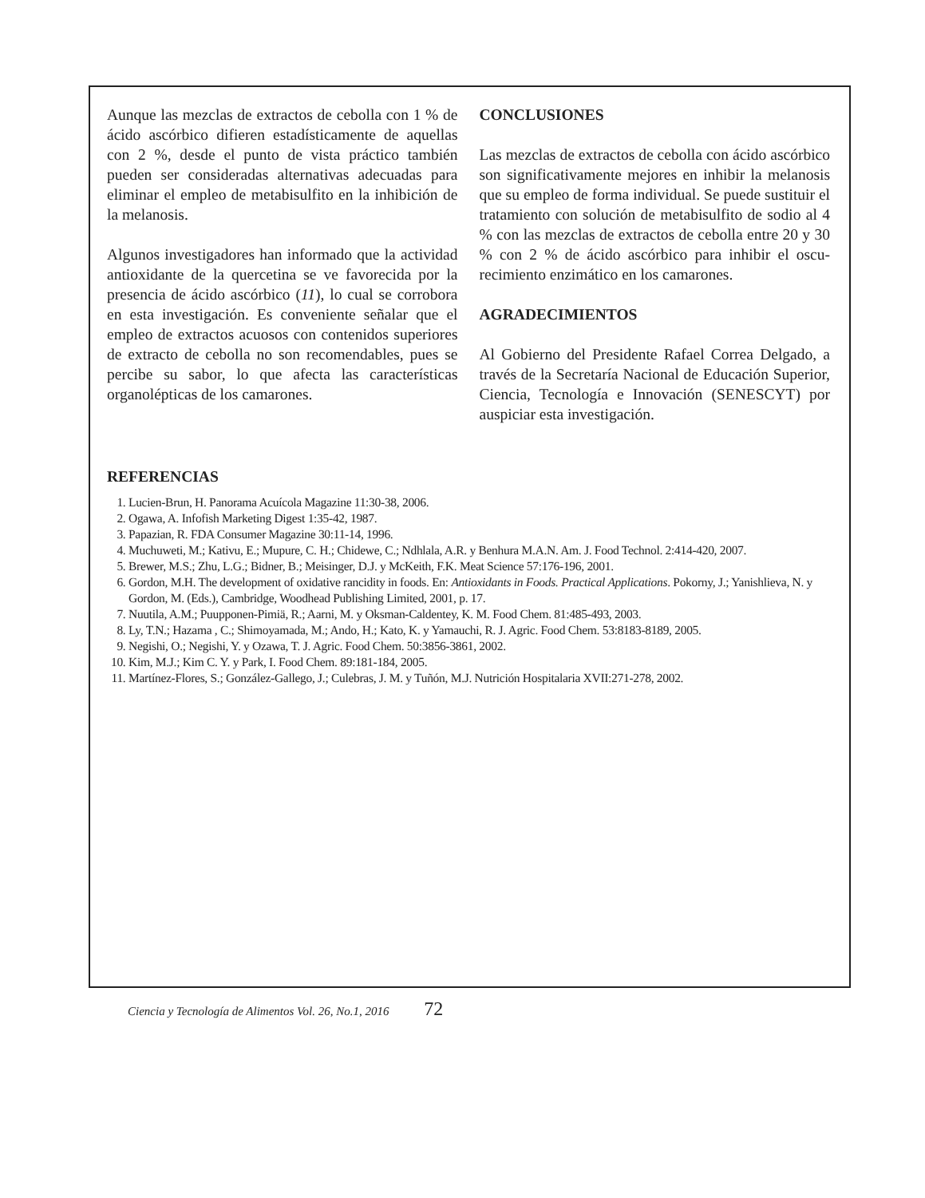Aunque las mezclas de extractos de cebolla con 1 % de ácido ascórbico difieren estadísticamente de aquellas con 2 %, desde el punto de vista práctico también pueden ser consideradas alternativas adecuadas para eliminar el empleo de metabisulfito en la inhibición de la melanosis.
Algunos investigadores han informado que la actividad antioxidante de la quercetina se ve favorecida por la presencia de ácido ascórbico (11), lo cual se corrobora en esta investigación. Es conveniente señalar que el empleo de extractos acuosos con contenidos superio­res de extracto de cebolla no son recomendables, pues se percibe su sabor, lo que afecta las características organolépticas de los camarones.
CONCLUSIONES
Las mezclas de extractos de cebolla con ácido ascórbico son significativamente mejores en inhibir la melanosis que su empleo de forma individual. Se puede sustituir el tratamiento con solución de metabisulfito de sodio al 4 % con las mezclas de extractos de cebolla entre 20 y 30 % con 2 % de ácido ascórbico para inhibir el oscu­recimiento enzimático en los camarones.
AGRADECIMIENTOS
Al Gobierno del Presidente Rafael Correa Delgado, a través de la Secretaría Nacional de Educación Supe­rior, Ciencia, Tecnología e Innovación (SENESCYT) por auspiciar esta investigación.
REFERENCIAS
1. Lucien-Brun, H. Panorama Acuícola Magazine 11:30-38, 2006.
2. Ogawa, A. Infofish Marketing Digest 1:35-42, 1987.
3. Papazian, R. FDA Consumer Magazine 30:11-14, 1996.
4. Muchuweti, M.; Kativu, E.; Mupure, C. H.; Chidewe, C.; Ndhlala, A.R. y Benhura M.A.N. Am. J. Food Technol. 2:414-420, 2007.
5. Brewer, M.S.; Zhu, L.G.; Bidner, B.; Meisinger, D.J. y McKeith, F.K. Meat Science 57:176-196, 2001.
6. Gordon, M.H. The development of oxidative rancidity in foods. En: Antioxidants in Foods. Practical Applications. Pokorny, J.; Yanishlieva, N. y Gordon, M. (Eds.), Cambridge, Woodhead Publishing Limited, 2001, p. 17.
7. Nuutila, A.M.; Puupponen-Pimiä, R.; Aarni, M. y Oksman-Caldentey, K. M. Food Chem. 81:485-493, 2003.
8. Ly, T.N.; Hazama , C.; Shimoyamada, M.; Ando, H.; Kato, K. y Yamauchi, R. J. Agric. Food Chem. 53:8183-8189, 2005.
9. Negishi, O.; Negishi, Y. y Ozawa, T. J. Agric. Food Chem. 50:3856-3861, 2002.
10. Kim, M.J.; Kim C. Y. y Park, I. Food Chem. 89:181-184, 2005.
11. Martínez-Flores, S.; González-Gallego, J.; Culebras, J. M. y Tuñón, M.J. Nutrición Hospitalaria XVII:271-278, 2002.
Ciencia y Tecnología de Alimentos Vol. 26, No.1, 2016 72